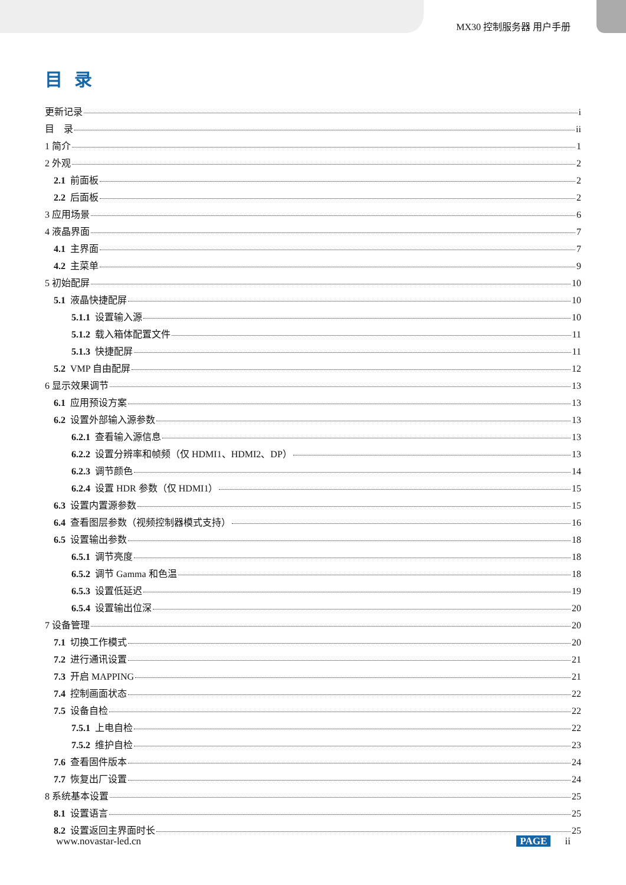MX30 控制服务器 用户手册
目录
更新记录 i
目　录 ii
1 简介 1
2 外观 2
2.1 前面板 2
2.2 后面板 2
3 应用场景 6
4 液晶界面 7
4.1 主界面 7
4.2 主菜单 9
5 初始配屏 10
5.1 液晶快捷配屏 10
5.1.1 设置输入源 10
5.1.2 载入箱体配置文件 11
5.1.3 快捷配屏 11
5.2 VMP 自由配屏 12
6 显示效果调节 13
6.1 应用预设方案 13
6.2 设置外部输入源参数 13
6.2.1 查看输入源信息 13
6.2.2 设置分辨率和帧频（仅 HDMI1、HDMI2、DP） 13
6.2.3 调节颜色 14
6.2.4 设置 HDR 参数（仅 HDMI1） 15
6.3 设置内置源参数 15
6.4 查看图层参数（视频控制器模式支持） 16
6.5 设置输出参数 18
6.5.1 调节亮度 18
6.5.2 调节 Gamma 和色温 18
6.5.3 设置低延迟 19
6.5.4 设置输出位深 20
7 设备管理 20
7.1 切换工作模式 20
7.2 进行通讯设置 21
7.3 开启 MAPPING 21
7.4 控制画面状态 22
7.5 设备自检 22
7.5.1 上电自检 22
7.5.2 维护自检 23
7.6 查看固件版本 24
7.7 恢复出厂设置 24
8 系统基本设置 25
8.1 设置语言 25
8.2 设置返回主界面时长 25
www.novastar-led.cn PAGE ii